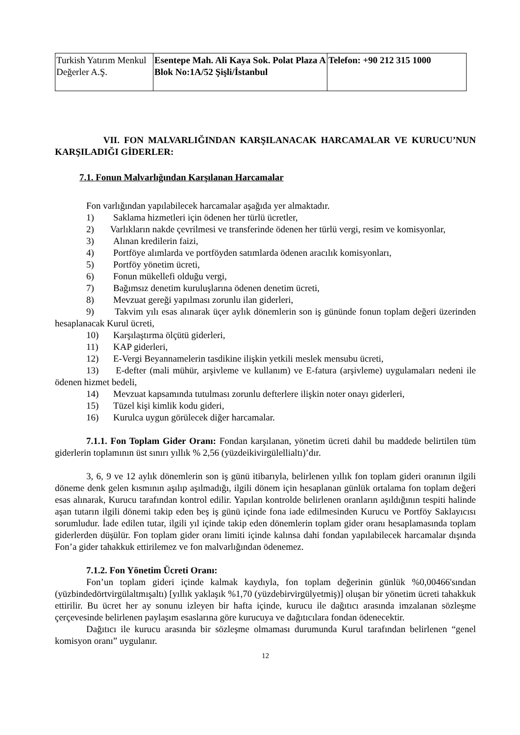| Turkish Yatırım Menkul Değerler A.Ş. | Esentepe Mah. Ali Kaya Sok. Polat Plaza A Blok No:1A/52 Şişli/İstanbul | Telefon: +90 212 315 1000 |
VII. FON MALVARLIĞINDAN KARŞILANACAK HARCAMALAR VE KURUCU’NUN KARŞILADIĞI GİDERLER:
7.1. Fonun Malvarlığından Karşılanan Harcamalar
Fon varlığından yapılabilecek harcamalar aşağıda yer almaktadır.
1) Saklama hizmetleri için ödenen her türlü ücretler,
2) Varlıkların nakde çevrilmesi ve transferinde ödenen her türlü vergi, resim ve komisyonlar,
3) Alınan kredilerin faizi,
4) Portföye alımlarda ve portföyden satımlarda ödenen aracılık komisyonları,
5) Portföy yönetim ücreti,
6) Fonun mükellefi olduğu vergi,
7) Bağımsız denetim kuruluşlarına ödenen denetim ücreti,
8) Mevzuat gereği yapılması zorunlu ilan giderleri,
9) Takvim yılı esas alınarak üçer aylık dönemlerin son iş gününde fonun toplam değeri üzerinden hesaplanacak Kurul ücreti,
10) Karşılaştırma ölçütü giderleri,
11) KAP giderleri,
12) E-Vergi Beyannamelerin tasdikine ilişkin yetkili meslek mensubu ücreti,
13) E-defter (mali mühür, arşivleme ve kullanım) ve E-fatura (arşivleme) uygulamaları nedeni ile ödenen hizmet bedeli,
14) Mevzuat kapsamında tutulması zorunlu defterlere ilişkin noter onayı giderleri,
15) Tüzel kişi kimlik kodu gideri,
16) Kurulca uygun görülecek diğer harcamalar.
7.1.1. Fon Toplam Gider Oranı: Fondan karşılanan, yönetim ücreti dahil bu maddede belirtilen tüm giderlerin toplamının üst sınırı yıllık % 2,56 (yüzdeikivirgülellialtı)’dır.
3, 6, 9 ve 12 aylık dönemlerin son iş günü itibarıyla, belirlenen yıllık fon toplam gideri oranının ilgili döneme denk gelen kısmının aşılıp aşılmadığı, ilgili dönem için hesaplanan günlük ortalama fon toplam değeri esas alınarak, Kurucu tarafından kontrol edilir. Yapılan kontrolde belirlenen oranların aşıldığının tespiti halinde aşan tutarın ilgili dönemi takip eden beş iş günü içinde fona iade edilmesinden Kurucu ve Portföy Saklayıcısı sorumludur. İade edilen tutar, ilgili yıl içinde takip eden dönemlerin toplam gider oranı hesaplamasında toplam giderlerden düşülür. Fon toplam gider oranı limiti içinde kalınsa dahi fondan yapılabilecek harcamalar dışında Fon’a gider tahakkuk ettirilemez ve fon malvarlığından ödenemez.
7.1.2. Fon Yönetim Ücreti Oranı:
Fon’un toplam gideri içinde kalmak kaydıyla, fon toplam değerinin günlük %0,00466'sından (yüzbindedörtvirgülaltmışaltı) [yıllık yaklaşık %1,70 (yüzdebirvirgülyetmiş)] oluşan bir yönetim ücreti tahakkuk ettirilir. Bu ücret her ay sonunu izleyen bir hafta içinde, kurucu ile dağıtıcı arasında imzalanan sözleşme çerçevesinde belirlenen paylaşım esaslarına göre kurucuya ve dağıtıcılara fondan ödenecektir.
Dağıtıcı ile kurucu arasında bir sözleşme olmaması durumunda Kurul tarafından belirlenen “genel komisyon oranı” uygulanır.
12